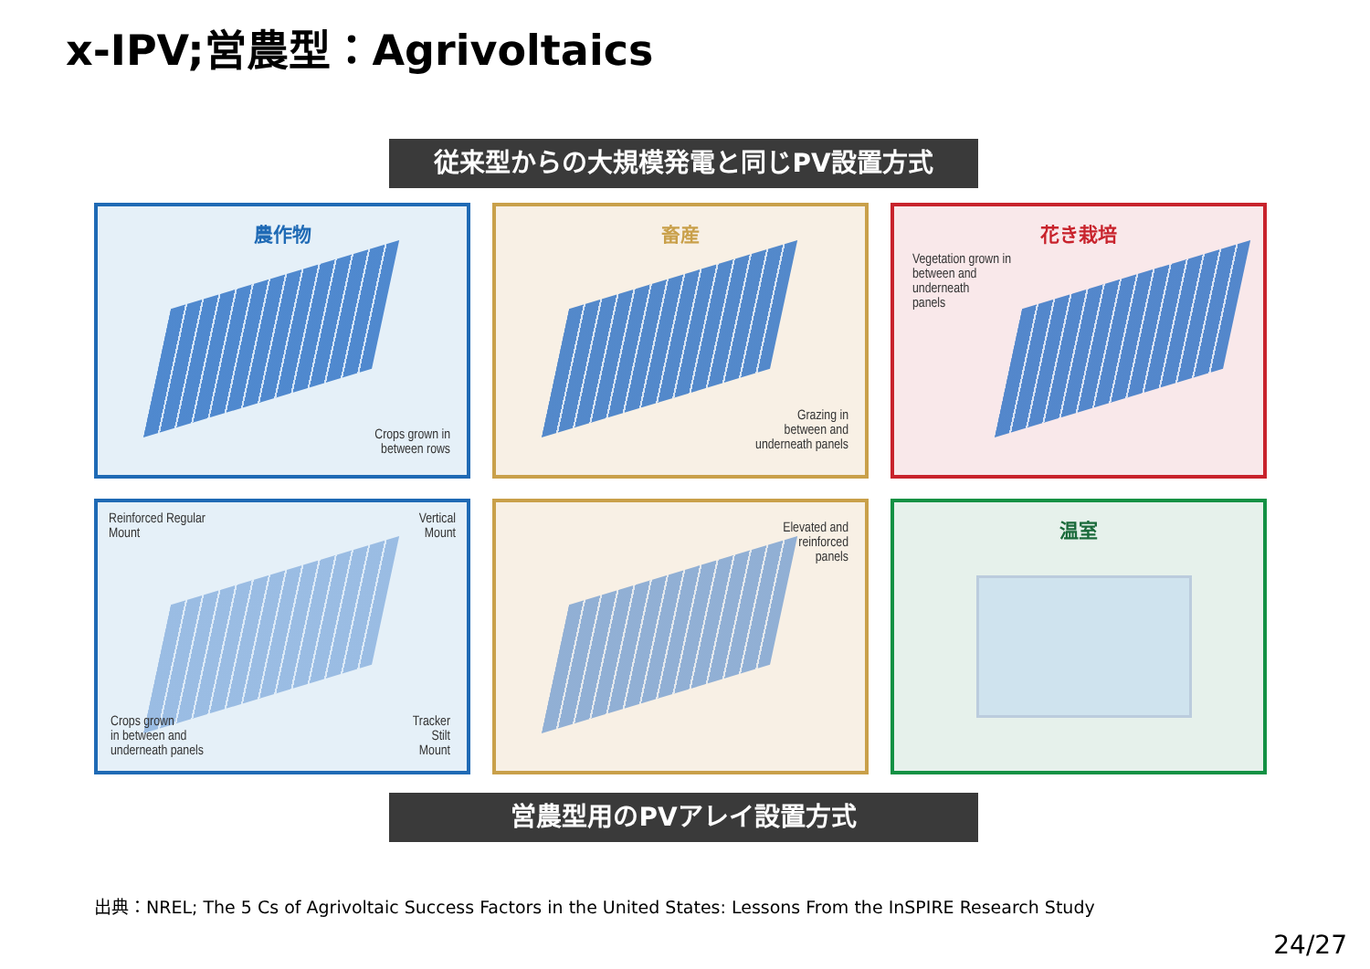x-IPV;営農型：Agrivoltaics
従来型からの大規模発電と同じPV設置方式
農作物
Crops grown in
between rows
畜産
Grazing in
between and
underneath panels
花き栽培
Vegetation grown in
between and
underneath
panels
Reinforced Regular
Mount
Vertical
Mount
Crops grown
in between and
underneath panels
Tracker
Stilt
Mount
Elevated and
reinforced
panels
温室
営農型用のPVアレイ設置方式
出典：NREL; The 5 Cs of Agrivoltaic Success Factors in the United States: Lessons From the InSPIRE Research Study
24/27